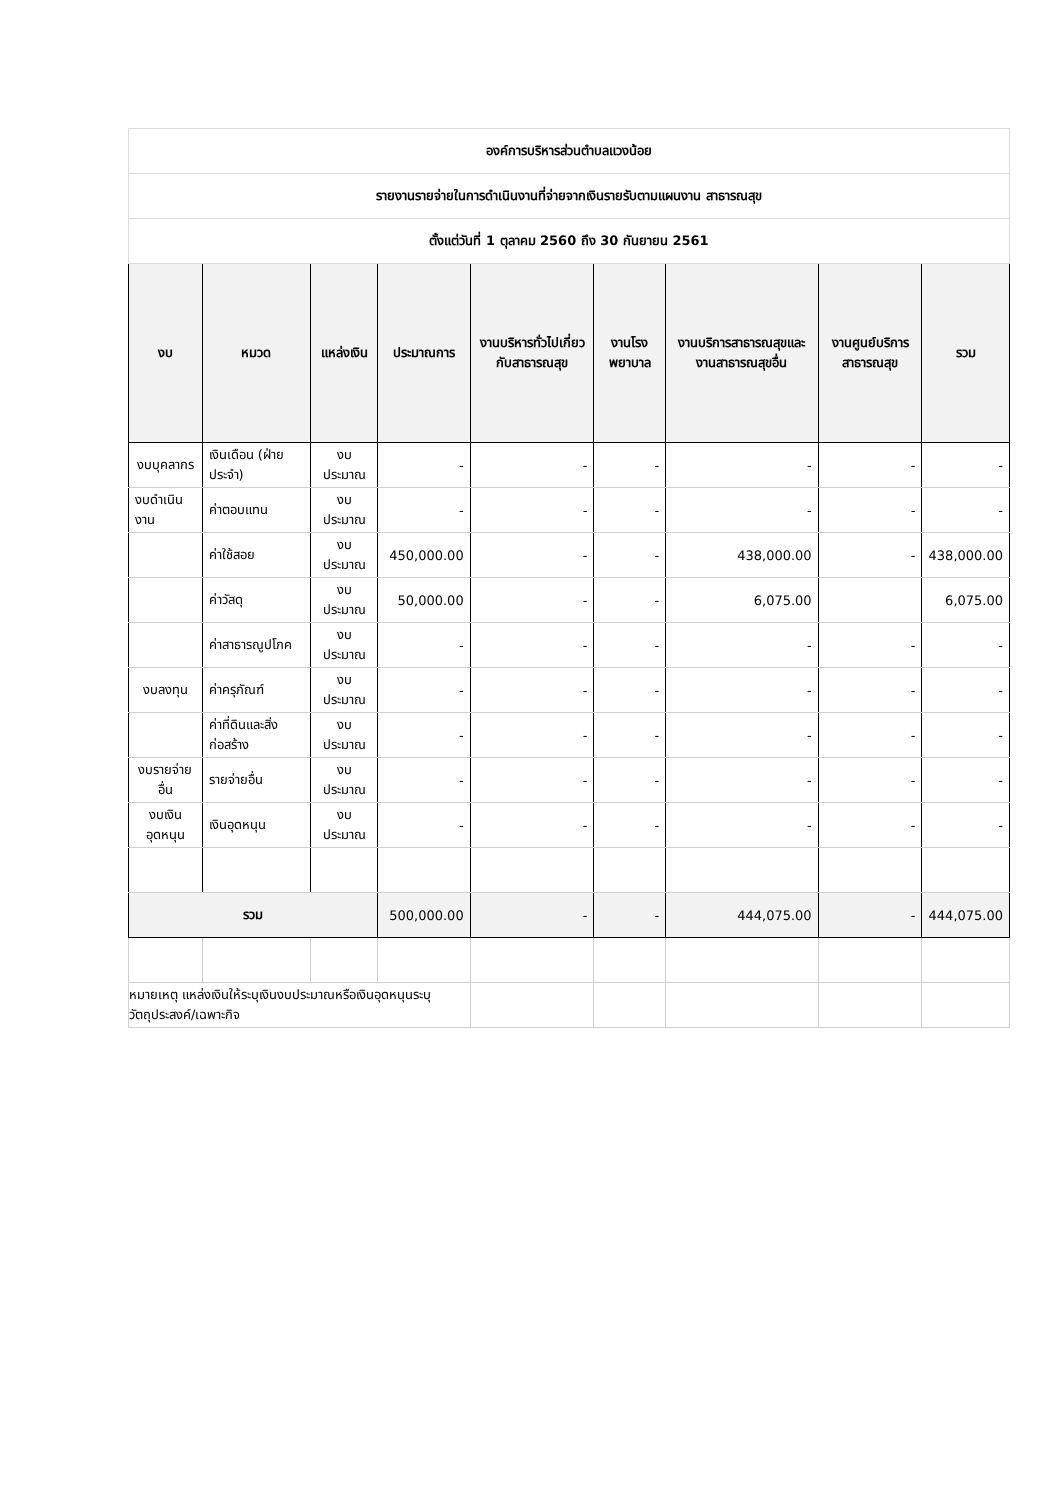| องค์การบริหารส่วนตำบลแวงน้อย | | | | | | | | |
| --- | --- | --- | --- | --- | --- | --- | --- | --- |
| รายงานรายจ่ายในการดำเนินงานที่จ่ายจากเงินรายรับตามแผนงาน สาธารณสุข | | | | | | | | |
| ตั้งแต่วันที่ 1 ตุลาคม 2560 ถึง 30 กันยายน 2561 | | | | | | | | |
| งบ | หมวด | แหล่งเงิน | ประมาณการ | งานบริหารทั่วไปเกี่ยวกับสาธารณสุข | งานโรงพยาบาล | งานบริการสาธารณสุขและงานสาธารณสุขอื่น | งานศูนย์บริการสาธารณสุข | รวม |
| งบบุคลากร | เงินเดือน (ฝ่ายประจำ) | งบประมาณ | - | - | - | - | - | - |
| งบดำเนินงาน | ค่าตอบแทน | งบประมาณ | - | - | - | - | - | - |
| | ค่าใช้สอย | งบประมาณ | 450,000.00 | - | - | 438,000.00 | - | 438,000.00 |
| | ค่าวัสดุ | งบประมาณ | 50,000.00 | - | - | 6,075.00 | | 6,075.00 |
| | ค่าสาธารณูปโภค | งบประมาณ | - | - | - | - | - | - |
| งบลงทุน | ค่าครุภัณฑ์ | งบประมาณ | - | - | - | - | - | - |
| | ค่าที่ดินและสิ่งก่อสร้าง | งบประมาณ | - | - | - | - | - | - |
| งบรายจ่ายอื่น | รายจ่ายอื่น | งบประมาณ | - | - | - | - | - | - |
| งบเงินอุดหนุน | เงินอุดหนุน | งบประมาณ | - | - | - | - | - | - |
| รวม | | | 500,000.00 | - | - | 444,075.00 | - | 444,075.00 |
| หมายเหตุ แหล่งเงินให้ระบุเงินงบประมาณหรือเงินอุดหนุนระบุวัตถุประสงค์/เฉพาะกิจ | | | | | | | | |